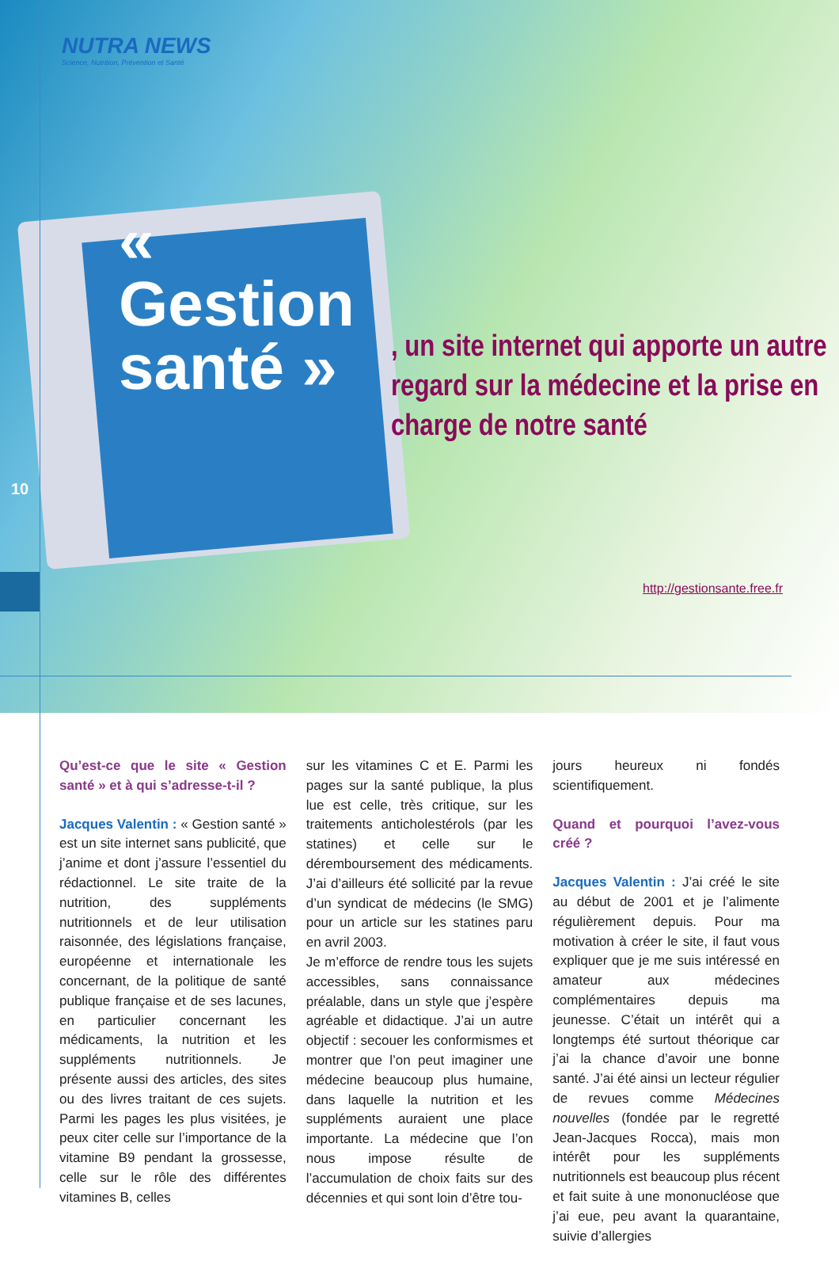NUTRA NEWS
Science, Nutrition, Prévention et Santé
« Gestion santé »
, un site internet qui apporte un autre regard sur la médecine et la prise en charge de notre santé
http://gestionsante.free.fr
10
Qu’est-ce que le site « Gestion santé » et à qui s’adresse-t-il ?
Jacques Valentin : « Gestion santé » est un site internet sans publicité, que j’anime et dont j’assure l’essentiel du rédactionnel. Le site traite de la nutrition, des suppléments nutritionnels et de leur utilisation raisonnée, des législations française, européenne et internationale les concernant, de la politique de santé publique française et de ses lacunes, en particulier concernant les médicaments, la nutrition et les suppléments nutritionnels. Je présente aussi des articles, des sites ou des livres traitant de ces sujets. Parmi les pages les plus visitées, je peux citer celle sur l’importance de la vitamine B9 pendant la grossesse, celle sur le rôle des différentes vitamines B, celles
sur les vitamines C et E. Parmi les pages sur la santé publique, la plus lue est celle, très critique, sur les traitements anticholestérols (par les statines) et celle sur le déremboursement des médicaments. J’ai d’ailleurs été sollicité par la revue d’un syndicat de médecins (le SMG) pour un article sur les statines paru en avril 2003.
Je m’efforce de rendre tous les sujets accessibles, sans connaissance préalable, dans un style que j’espère agréable et didactique. J’ai un autre objectif : secouer les conformismes et montrer que l’on peut imaginer une médecine beaucoup plus humaine, dans laquelle la nutrition et les suppléments auraient une place importante. La médecine que l’on nous impose résulte de l’accumulation de choix faits sur des décennies et qui sont loin d’être tou-
jours heureux ni fondés scientifiquement.
Quand et pourquoi l’avez-vous créé ?
Jacques Valentin : J’ai créé le site au début de 2001 et je l’alimente régulièrement depuis. Pour ma motivation à créer le site, il faut vous expliquer que je me suis intéressé en amateur aux médecines complémentaires depuis ma jeunesse. C’était un intérêt qui a longtemps été surtout théorique car j’ai la chance d’avoir une bonne santé. J’ai été ainsi un lecteur régulier de revues comme Médecines nouvelles (fondée par le regretté Jean-Jacques Rocca), mais mon intérêt pour les suppléments nutritionnels est beaucoup plus récent et fait suite à une mononucléose que j’ai eue, peu avant la quarantaine, suivie d’allergies